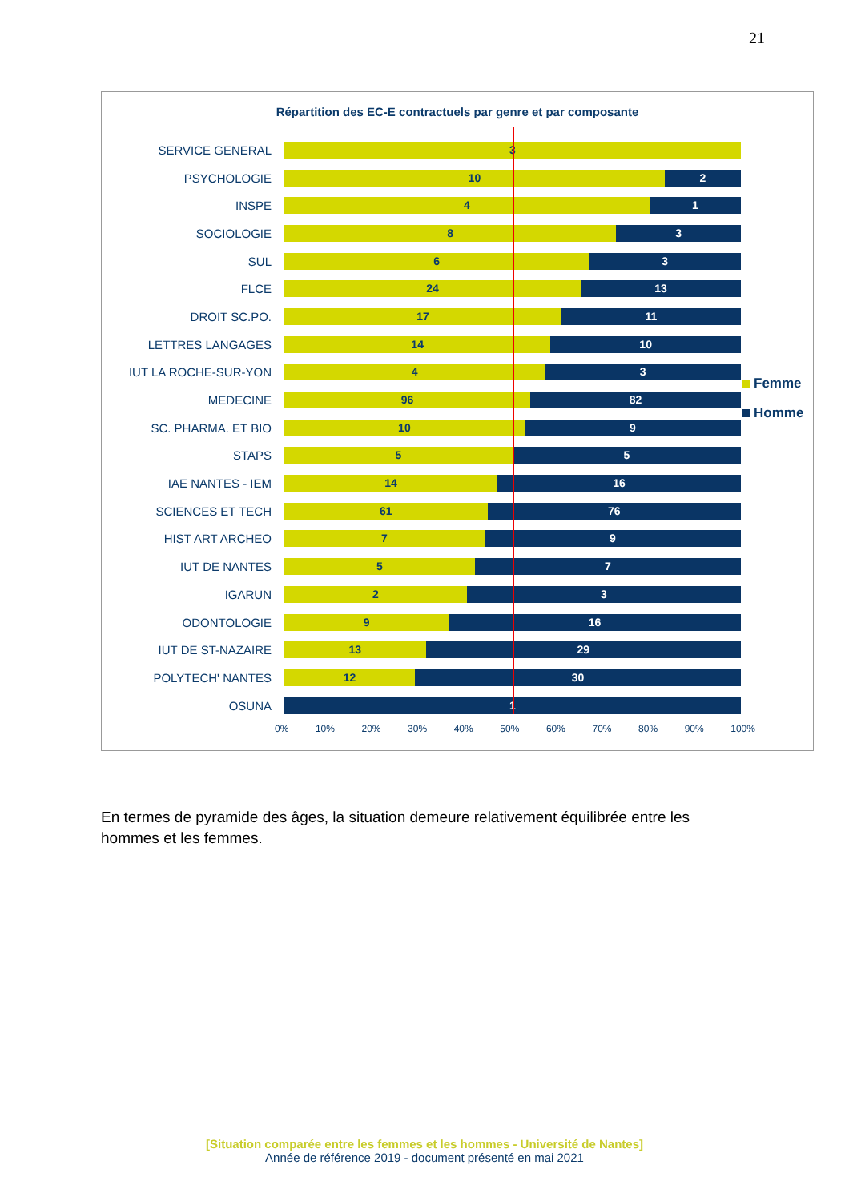21
Répartition des EC-E contractuels par genre et par composante
SERVICE GENERAL
3
PSYCHOLOGIE
10 2
INSPE
4 1
SOCIOLOGIE
8 3
SUL
6 3
FLCE
24 13
DROIT SC.PO.
17 11
LETTRES LANGAGES
14 10
IUT LA ROCHE-SUR-YON
4 3
MEDECINE
96 82
SC. PHARMA. ET BIO
10 9
STAPS
5 5
IAE NANTES - IEM
14 16
SCIENCES ET TECH
61 76
HIST ART ARCHEO
7 9
IUT DE NANTES
5 7
IGARUN
2 3
ODONTOLOGIE
9 16
IUT DE ST-NAZAIRE
13 29
POLYTECH' NANTES
12 30
OSUNA
1
0% 10% 20% 30% 40% 50% 60% 70% 80% 90% 100%
Femme
Homme
En termes de pyramide des âges, la situation demeure relativement équilibrée entre les hommes et les femmes.
[Situation comparée entre les femmes et les hommes - Université de Nantes]
Année de référence 2019 - document présenté en mai 2021